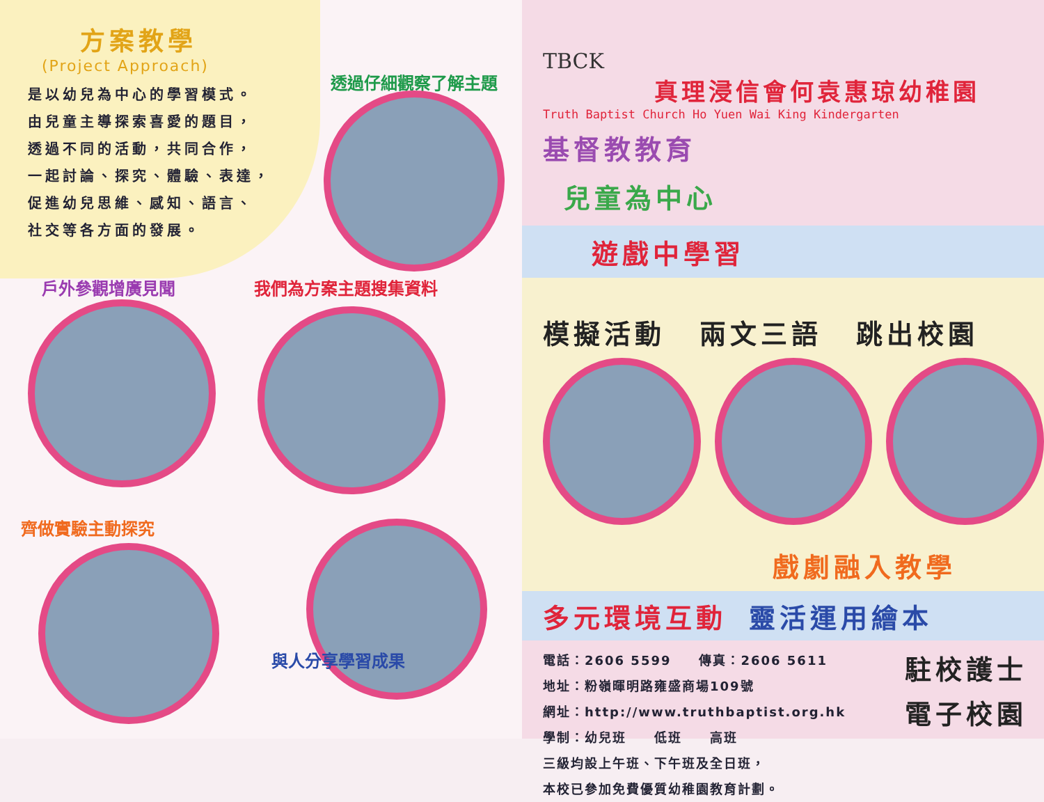方案教學
(Project Approach)
是以幼兒為中心的學習模式。
由兒童主導探索喜愛的題目，
透過不同的活動，共同合作，
一起討論、探究、體驗、表達，
促進幼兒思維、感知、語言、
社交等各方面的發展。
透過仔細觀察了解主題
戶外參觀增廣見聞 我們為方案主題搜集資料
齊做實驗主動探究
與人分享學習成果
TBCK
真理浸信會何袁惠琼幼稚園
Truth Baptist Church Ho Yuen Wai King Kindergarten
基督教教育
兒童為中心
遊戲中學習
模擬活動 兩文三語 跳出校園
戲劇融入教學
多元環境互動　　靈活運用繪本
電話：2606 5599　　傳真：2606 5611
地址：粉嶺暉明路雍盛商場109號
網址：http://www.truthbaptist.org.hk
學制：幼兒班　　低班　　高班
三級均設上午班、下午班及全日班，
本校已參加免費優質幼稚園教育計劃。
駐校護士
電子校園